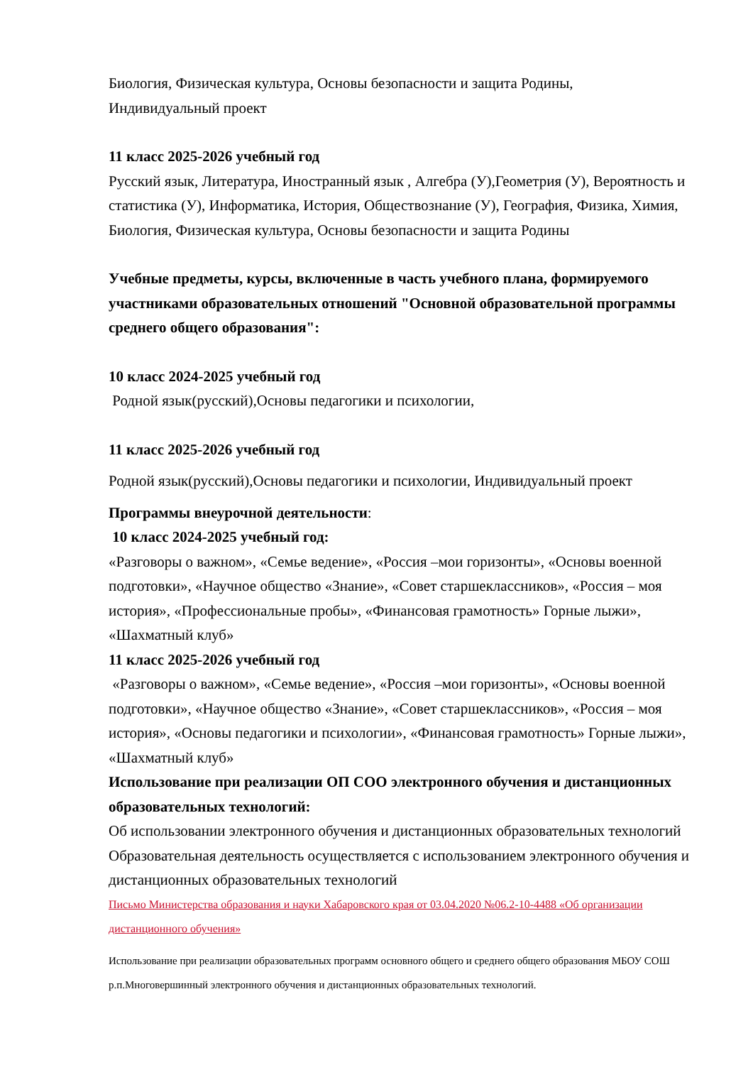Биология, Физическая культура, Основы безопасности и защита Родины,
Индивидуальный проект
11 класс 2025-2026 учебный год
Русский язык, Литература, Иностранный язык , Алгебра (У),Геометрия (У), Вероятность и статистика (У), Информатика, История, Обществознание (У), География, Физика, Химия, Биология, Физическая культура, Основы безопасности и защита Родины
Учебные предметы, курсы, включенные в часть учебного плана, формируемого участниками образовательных отношений "Основной образовательной программы среднего общего образования":
10 класс 2024-2025 учебный год
Родной язык(русский),Основы педагогики и психологии,
11 класс 2025-2026 учебный год
Родной язык(русский),Основы педагогики и психологии, Индивидуальный проект
Программы внеурочной деятельности:
10 класс 2024-2025 учебный год:
«Разговоры о важном», «Семье ведение», «Россия –мои горизонты», «Основы военной подготовки», «Научное общество «Знание», «Совет старшеклассников», «Россия – моя история», «Профессиональные пробы», «Финансовая грамотность» Горные лыжи», «Шахматный клуб»
11 класс 2025-2026 учебный год
«Разговоры о важном», «Семье ведение», «Россия –мои горизонты», «Основы военной подготовки», «Научное общество «Знание», «Совет старшеклассников», «Россия – моя история», «Основы педагогики и психологии», «Финансовая грамотность» Горные лыжи», «Шахматный клуб»
Использование при реализации ОП СОО электронного обучения и дистанционных образовательных технологий:
Об использовании электронного обучения и дистанционных образовательных технологий
Образовательная деятельность осуществляется с использованием электронного обучения и дистанционных образовательных технологий
Письмо Министерства образования и науки Хабаровского края от 03.04.2020 №06.2-10-4488 «Об организации дистанционного обучения»
Использование при реализации образовательных программ основного общего и среднего общего образования МБОУ СОШ р.п.Многовершинный электронного обучения и дистанционных образовательных технологий.